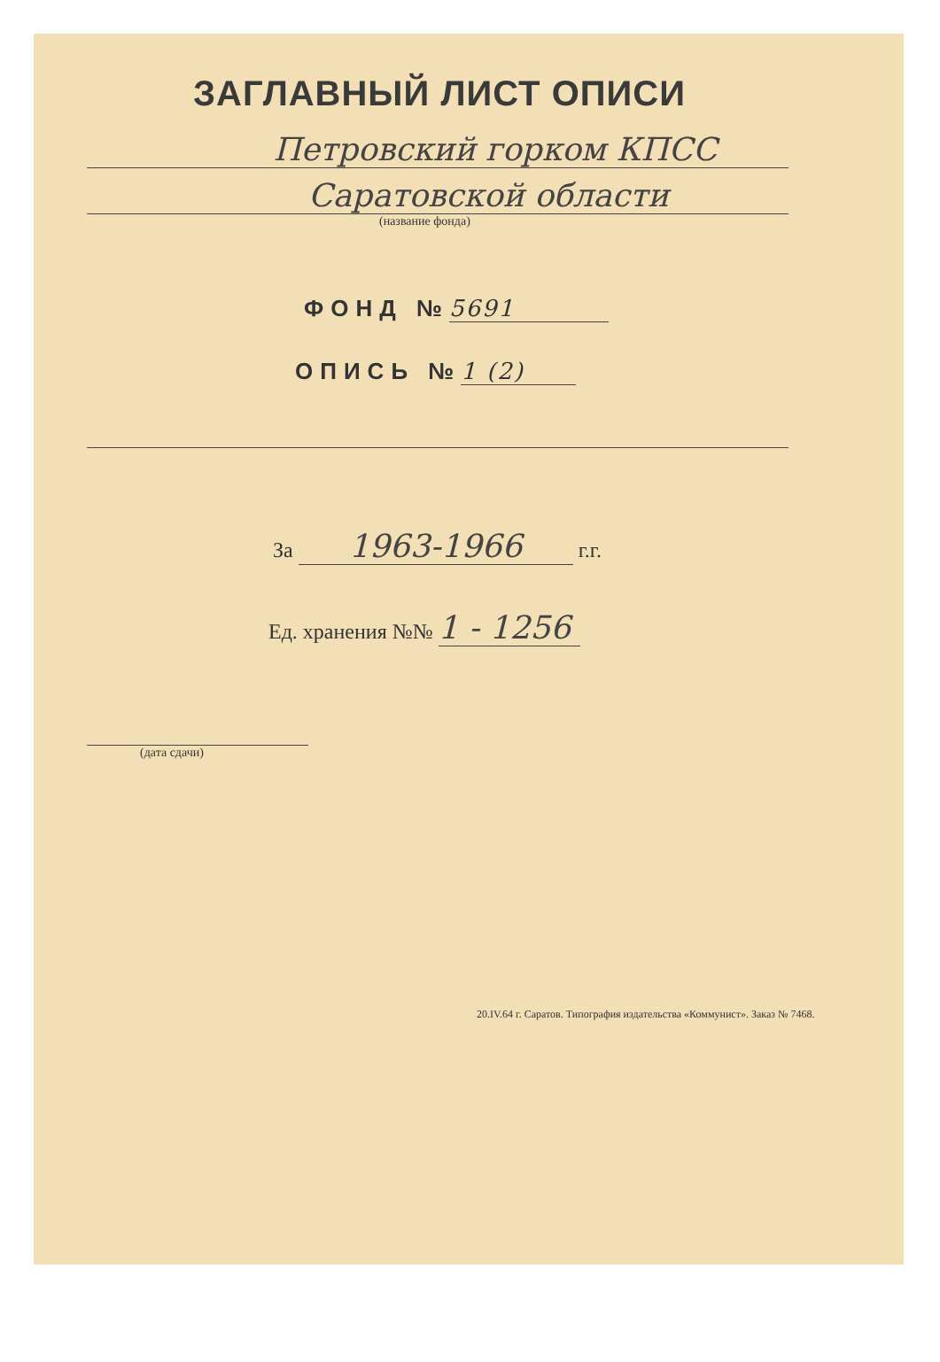ЗАГЛАВНЫЙ ЛИСТ ОПИСИ
Петровский горком КПСС
Саратовской области
(название фонда)
ФОНД № 5691
ОПИСЬ № 1 (2)
За 1963-1966 г.г.
Ед. хранения №№ 1 - 1256
(дата сдачи)
20.IV.64 г. Саратов. Типография издательства «Коммунист». Заказ № 7468.